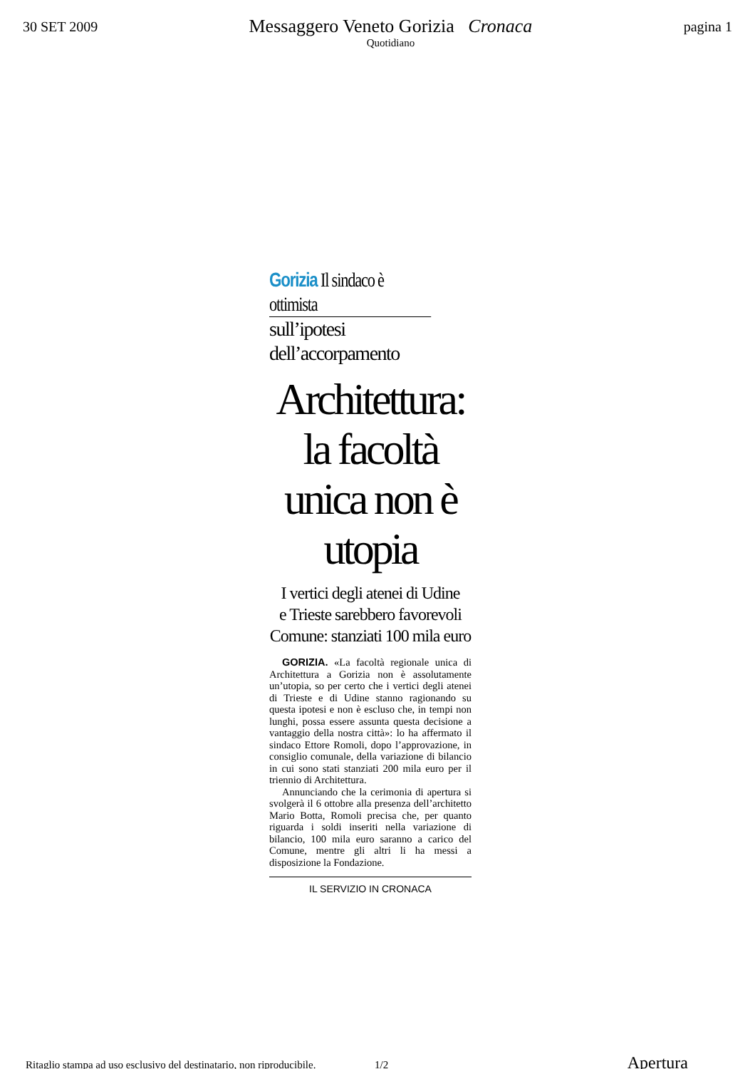30 SET 2009
Messaggero Veneto Gorizia Cronaca
Quotidiano
pagina 1
Gorizia Il sindaco è ottimista
sull’ipotesi dell’accorpamento
Architettura: la facoltà unica non è utopia
I vertici degli atenei di Udine
e Trieste sarebbero favorevoli
Comune: stanziati 100 mila euro
GORIZIA. «La facoltà regionale unica di Architettura a Gorizia non è assolutamente un’utopia, so per certo che i vertici degli atenei di Trieste e di Udine stanno ragionando su questa ipotesi e non è escluso che, in tempi non lunghi, possa essere assunta questa decisione a vantaggio della nostra città»: lo ha affermato il sindaco Ettore Romoli, dopo l’approvazione, in consiglio comunale, della variazione di bilancio in cui sono stati stanziati 200 mila euro per il triennio di Architettura.
Annunciando che la cerimonia di apertura si svolgerà il 6 ottobre alla presenza dell’architetto Mario Botta, Romoli precisa che, per quanto riguarda i soldi inseriti nella variazione di bilancio, 100 mila euro saranno a carico del Comune, mentre gli altri li ha messi a disposizione la Fondazione.
IL SERVIZIO IN CRONACA
Ritaglio stampa ad uso esclusivo del destinatario, non riproducibile. 1/2 Apertura